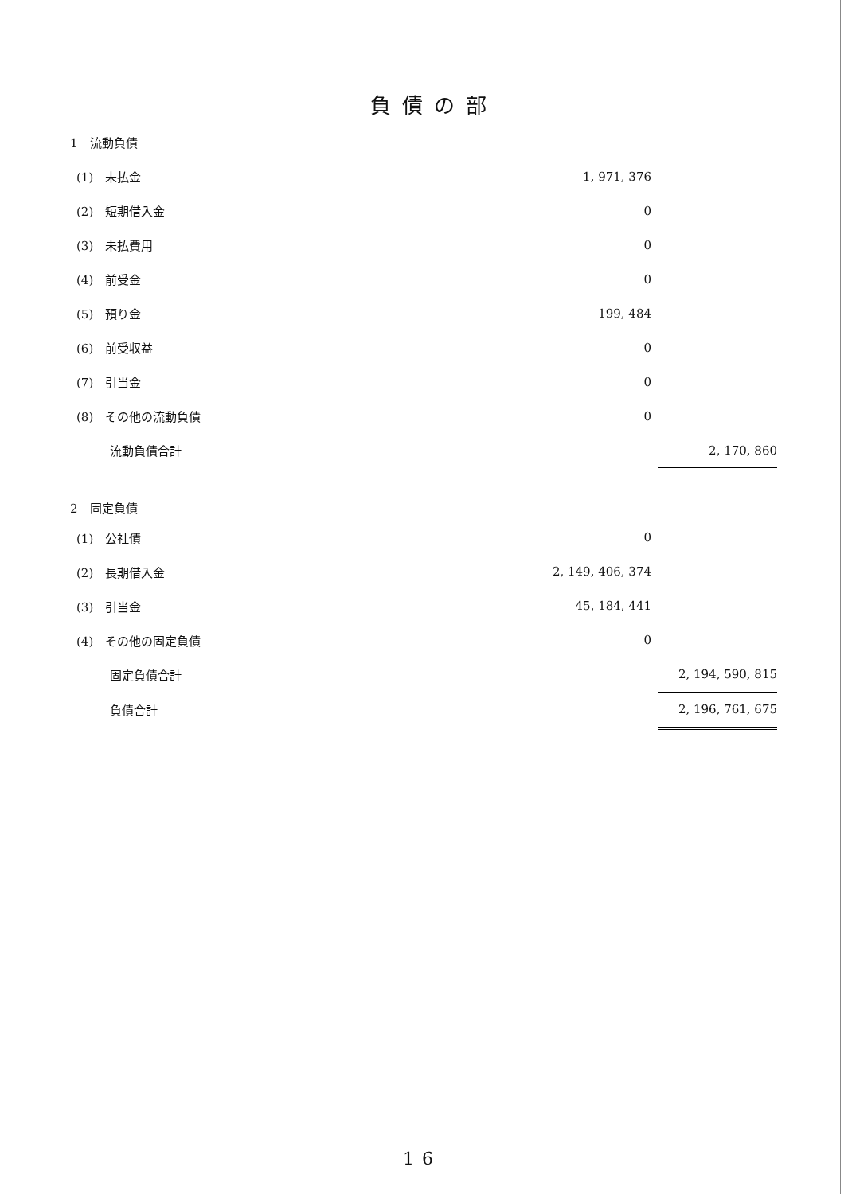負債の部
| 1 流動負債 | | |
| (1) 未払金 | 1, 971, 376 | |
| (2) 短期借入金 | 0 | |
| (3) 未払費用 | 0 | |
| (4) 前受金 | 0 | |
| (5) 預り金 | 199, 484 | |
| (6) 前受収益 | 0 | |
| (7) 引当金 | 0 | |
| (8) その他の流動負債 | 0 | |
| 流動負債合計 | | 2, 170, 860 |
| 2 固定負債 | | |
| (1) 公社債 | 0 | |
| (2) 長期借入金 | 2, 149, 406, 374 | |
| (3) 引当金 | 45, 184, 441 | |
| (4) その他の固定負債 | 0 | |
| 固定負債合計 | | 2, 194, 590, 815 |
| 負債合計 | | 2, 196, 761, 675 |
16